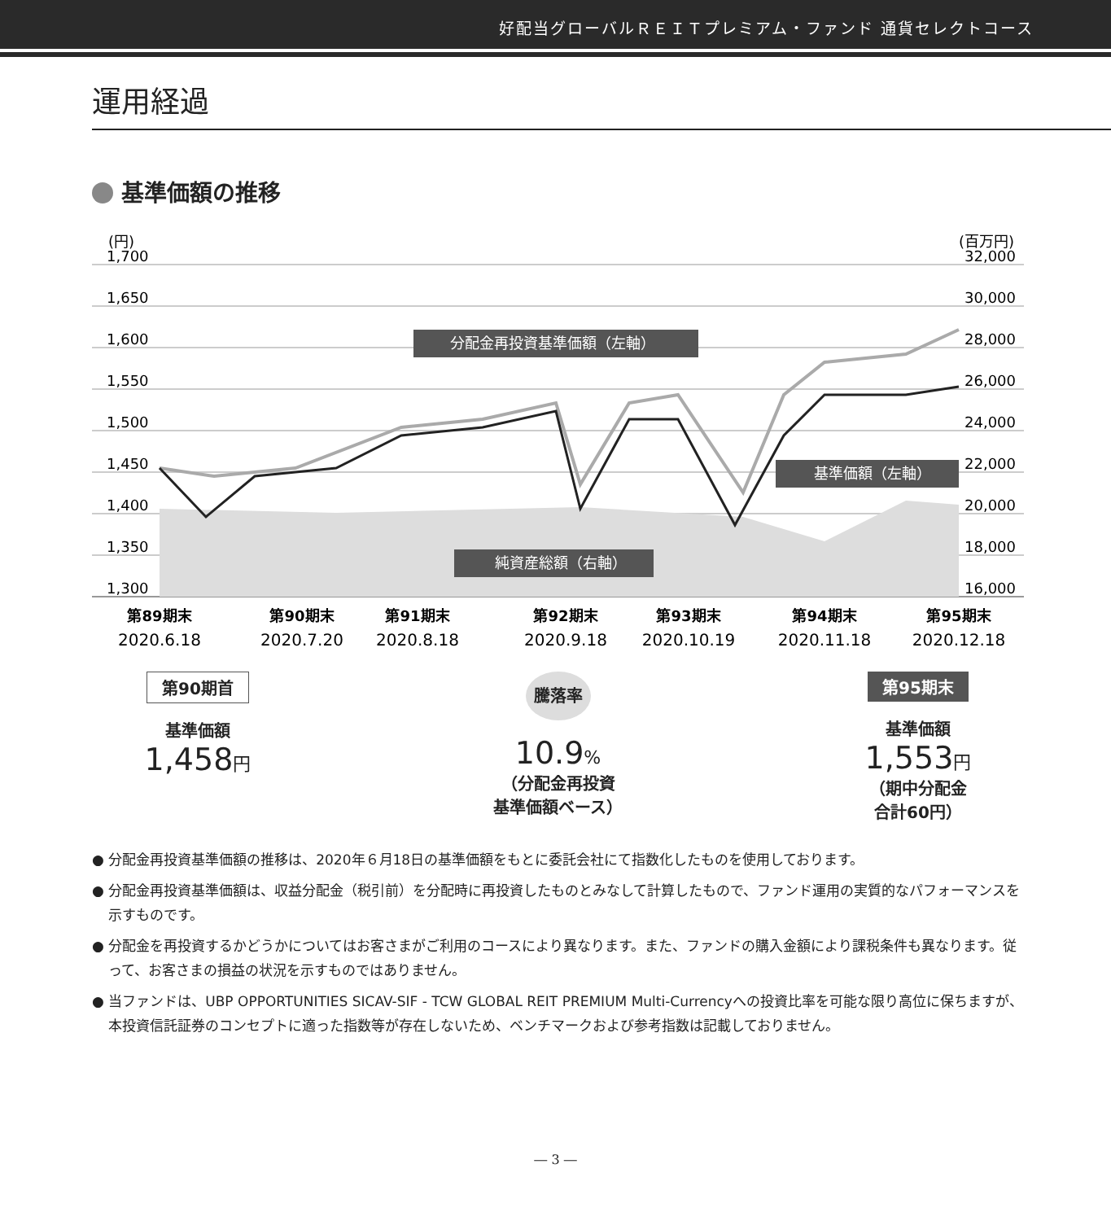好配当グローバルＲＥＩＴプレミアム・ファンド 通貨セレクトコース
運用経過
基準価額の推移
(円)
(百万円)
1,700
1,650
1,600
1,550
1,500
1,450
1,400
1,350
1,300
32,000
30,000
28,000
26,000
24,000
22,000
20,000
18,000
16,000
分配金再投資基準価額（左軸）
基準価額（左軸）
純資産総額（右軸）
第89期末
第90期末
第91期末
第92期末
第93期末
第94期末
第95期末
2020.6.18
2020.7.20
2020.8.18
2020.9.18
2020.10.19
2020.11.18
2020.12.18
第90期首
基準価額
1,458円
騰落率
10.9%
（分配金再投資
基準価額ベース）
第95期末
基準価額
1,553円
（期中分配金
合計60円）
● 分配金再投資基準価額の推移は、2020年６月18日の基準価額をもとに委託会社にて指数化したものを使用しております。
● 分配金再投資基準価額は、収益分配金（税引前）を分配時に再投資したものとみなして計算したもので、ファンド運用の実質的なパフォーマンスを示すものです。
● 分配金を再投資するかどうかについてはお客さまがご利用のコースにより異なります。また、ファンドの購入金額により課税条件も異なります。従って、お客さまの損益の状況を示すものではありません。
● 当ファンドは、UBP OPPORTUNITIES SICAV-SIF - TCW GLOBAL REIT PREMIUM Multi-Currencyへの投資比率を可能な限り高位に保ちますが、本投資信託証券のコンセプトに適った指数等が存在しないため、ベンチマークおよび参考指数は記載しておりません。
― 3 ―